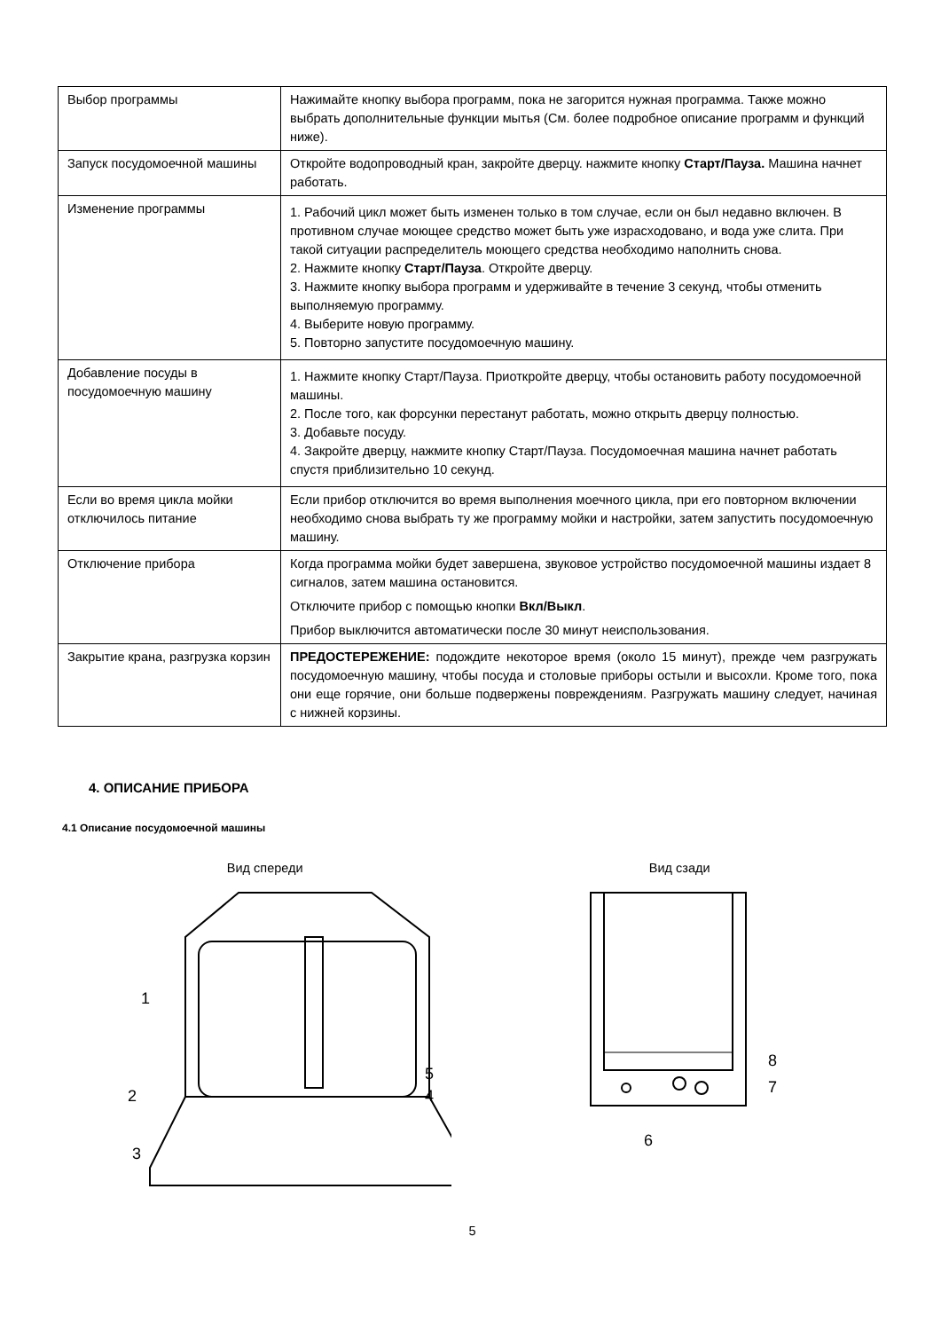| Выбор программы | Нажимайте кнопку выбора программ, пока не загорится нужная программа. Также можно выбрать дополнительные функции мытья (См. более подробное описание программ и функций ниже). |
| Запуск посудомоечной машины | Откройте водопроводный кран, закройте дверцу. нажмите кнопку Старт/Пауза. Машина начнет работать. |
| Изменение программы | 1. Рабочий цикл может быть изменен только в том случае, если он был недавно включен. В противном случае моющее средство может быть уже израсходовано, и вода уже слита. При такой ситуации распределитель моющего средства необходимо наполнить снова. 2. Нажмите кнопку Старт/Пауза . Откройте дверцу. 3. Нажмите кнопку выбора программ и удерживайте в течение 3 секунд, чтобы отменить выполняемую программу. 4. Выберите новую программу. 5. Повторно запустите посудомоечную машину. |
| Добавление посуды в посудомоечную машину | 1. Нажмите кнопку Старт/Пауза. Приоткройте дверцу, чтобы остановить работу посудомоечной машины. 2. После того, как форсунки перестанут работать, можно открыть дверцу полностью. 3. Добавьте посуду. 4. Закройте дверцу, нажмите кнопку Старт/Пауза. Посудомоечная машина начнет работать спустя приблизительно 10 секунд. |
| Если во время цикла мойки отключилось питание | Если прибор отключится во время выполнения моечного цикла, при его повторном включении необходимо снова выбрать ту же программу мойки и настройки, затем запустить посудомоечную машину. |
| Отключение прибора | Когда программа мойки будет завершена, звуковое устройство посудомоечной машины издает 8 сигналов, затем машина остановится. Отключите прибор с помощью кнопки Вкл/Выкл . Прибор выключится автоматически после 30 минут неиспользования. |
| Закрытие крана, разгрузка корзин | ПРЕДОСТЕРЕЖЕНИЕ: подождите некоторое время (около 15 минут), прежде чем разгружать посудомоечную машину, чтобы посуда и столовые приборы остыли и высохли. Кроме того, пока они еще горячие, они больше подвержены повреждениям. Разгружать машину следует, начиная с нижней корзины. |
4. ОПИСАНИЕ ПРИБОРА
4.1 Описание посудомоечной машины
Вид спереди
1
2
3
4
5
Вид сзади
8
7
6
5